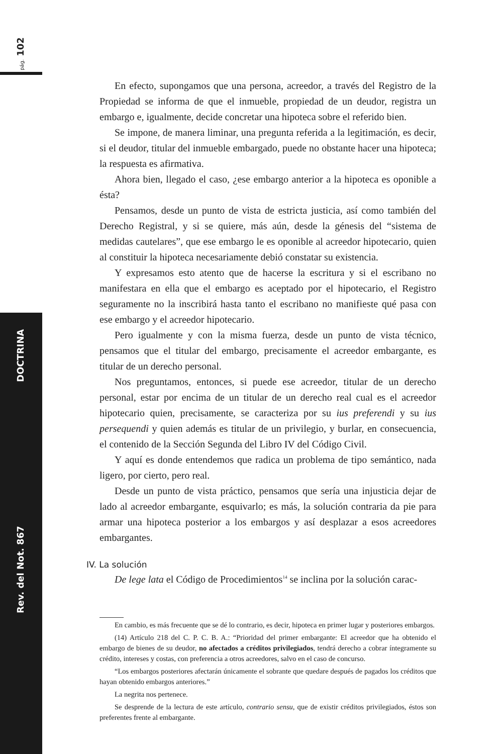pág. 102
DOCTRINA
Rev. del Not. 867
En efecto, supongamos que una persona, acreedor, a través del Registro de la Propiedad se informa de que el inmueble, propiedad de un deudor, registra un embargo e, igualmente, decide concretar una hipoteca sobre el referido bien.
Se impone, de manera liminar, una pregunta referida a la legitimación, es decir, si el deudor, titular del inmueble embargado, puede no obstante hacer una hipoteca; la respuesta es afirmativa.
Ahora bien, llegado el caso, ¿ese embargo anterior a la hipoteca es oponible a ésta?
Pensamos, desde un punto de vista de estricta justicia, así como también del Derecho Registral, y si se quiere, más aún, desde la génesis del “sistema de medidas cautelares”, que ese embargo le es oponible al acreedor hipotecario, quien al constituir la hipoteca necesariamente debió constatar su existencia.
Y expresamos esto atento que de hacerse la escritura y si el escribano no manifestara en ella que el embargo es aceptado por el hipotecario, el Registro seguramente no la inscribirá hasta tanto el escribano no manifieste qué pasa con ese embargo y el acreedor hipotecario.
Pero igualmente y con la misma fuerza, desde un punto de vista técnico, pensamos que el titular del embargo, precisamente el acreedor embargante, es titular de un derecho personal.
Nos preguntamos, entonces, si puede ese acreedor, titular de un derecho personal, estar por encima de un titular de un derecho real cual es el acreedor hipotecario quien, precisamente, se caracteriza por su ius preferendi y su ius persequendi y quien además es titular de un privilegio, y burlar, en consecuencia, el contenido de la Sección Segunda del Libro IV del Código Civil.
Y aquí es donde entendemos que radica un problema de tipo semántico, nada ligero, por cierto, pero real.
Desde un punto de vista práctico, pensamos que sería una injusticia dejar de lado al acreedor embargante, esquivarlo; es más, la solución contraria da pie para armar una hipoteca posterior a los embargos y así desplazar a esos acreedores embargantes.
IV. La solución
De lege lata el Código de Procedimientos<sup>14</sup> se inclina por la solución carac-
En cambio, es más frecuente que se dé lo contrario, es decir, hipoteca en primer lugar y posteriores embargos.
(14) Artículo 218 del C. P. C. B. A.: “Prioridad del primer embargante: El acreedor que ha obtenido el embargo de bienes de su deudor, no afectados a créditos privilegiados, tendrá derecho a cobrar íntegramente su crédito, intereses y costas, con preferencia a otros acreedores, salvo en el caso de concurso.
“Los embargos posteriores afectarán únicamente el sobrante que quedare después de pagados los créditos que hayan obtenido embargos anteriores.”
La negrita nos pertenece.
Se desprende de la lectura de este artículo, contrario sensu, que de existir créditos privilegiados, éstos son preferentes frente al embargante.